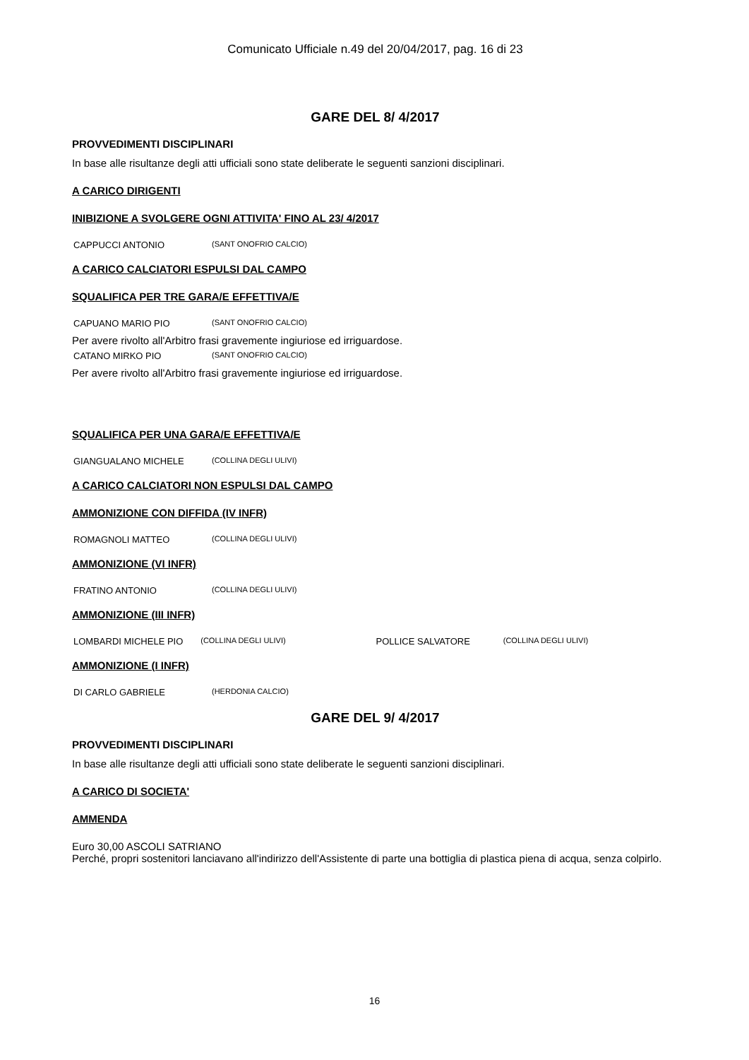Comunicato Ufficiale n.49 del 20/04/2017, pag. 16 di 23
GARE DEL 8/ 4/2017
PROVVEDIMENTI DISCIPLINARI
In base alle risultanze degli atti ufficiali sono state deliberate le seguenti sanzioni disciplinari.
A CARICO DIRIGENTI
INIBIZIONE A SVOLGERE OGNI ATTIVITA' FINO AL 23/ 4/2017
CAPPUCCI ANTONIO (SANT ONOFRIO CALCIO)
A CARICO CALCIATORI ESPULSI DAL CAMPO
SQUALIFICA PER TRE GARA/E EFFETTIVA/E
CAPUANO MARIO PIO (SANT ONOFRIO CALCIO)
Per avere rivolto all'Arbitro frasi gravemente ingiuriose ed irriguardose.
CATANO MIRKO PIO (SANT ONOFRIO CALCIO)
Per avere rivolto all'Arbitro frasi gravemente ingiuriose ed irriguardose.
SQUALIFICA PER UNA GARA/E EFFETTIVA/E
GIANGUALANO MICHELE (COLLINA DEGLI ULIVI)
A CARICO CALCIATORI NON ESPULSI DAL CAMPO
AMMONIZIONE CON DIFFIDA (IV INFR)
ROMAGNOLI MATTEO (COLLINA DEGLI ULIVI)
AMMONIZIONE (VI INFR)
FRATINO ANTONIO (COLLINA DEGLI ULIVI)
AMMONIZIONE (III INFR)
LOMBARDI MICHELE PIO (COLLINA DEGLI ULIVI) POLLICE SALVATORE (COLLINA DEGLI ULIVI)
AMMONIZIONE (I INFR)
DI CARLO GABRIELE (HERDONIA CALCIO)
GARE DEL 9/ 4/2017
PROVVEDIMENTI DISCIPLINARI
In base alle risultanze degli atti ufficiali sono state deliberate le seguenti sanzioni disciplinari.
A CARICO DI SOCIETA'
AMMENDA
Euro 30,00 ASCOLI SATRIANO
Perché, propri sostenitori lanciavano all'indirizzo dell'Assistente di parte una bottiglia di plastica piena di acqua, senza colpirlo.
16